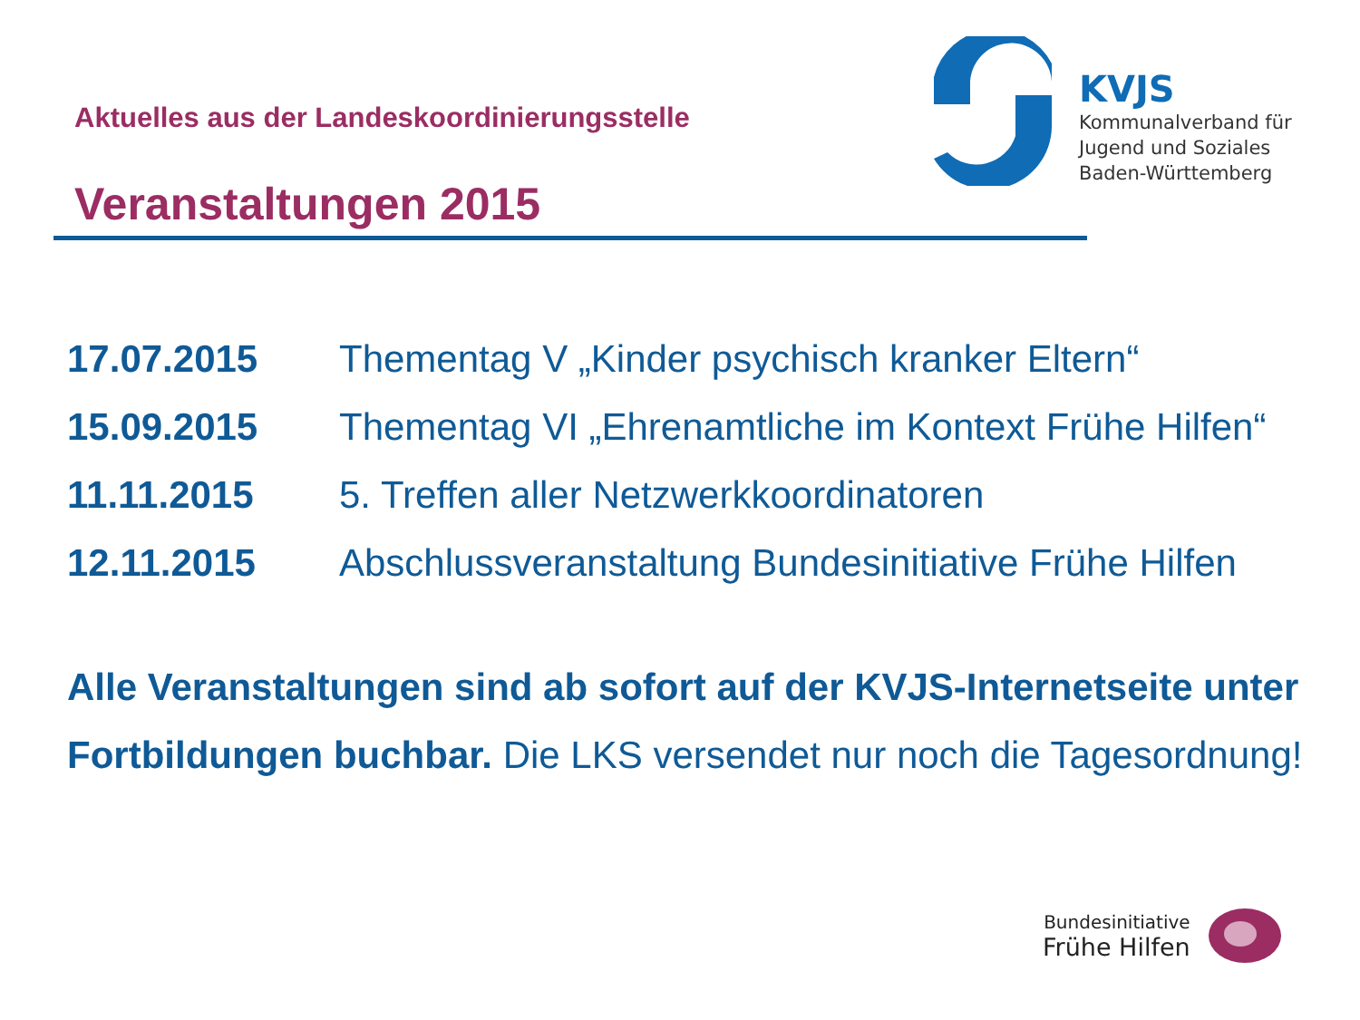Aktuelles aus der Landeskoordinierungsstelle
Veranstaltungen 2015
KVJS
Kommunalverband für
Jugend und Soziales
Baden-Württemberg
17.07.2015 Thementag V „Kinder psychisch kranker Eltern“
15.09.2015 Thementag VI „Ehrenamtliche im Kontext Frühe Hilfen“
11.11.2015 5. Treffen aller Netzwerkkoordinatoren
12.11.2015 Abschlussveranstaltung Bundesinitiative Frühe Hilfen
Alle Veranstaltungen sind ab sofort auf der KVJS-Internetseite unter Fortbildungen buchbar. Die LKS versendet nur noch die Tagesordnung!
Bundesinitiative
Frühe Hilfen